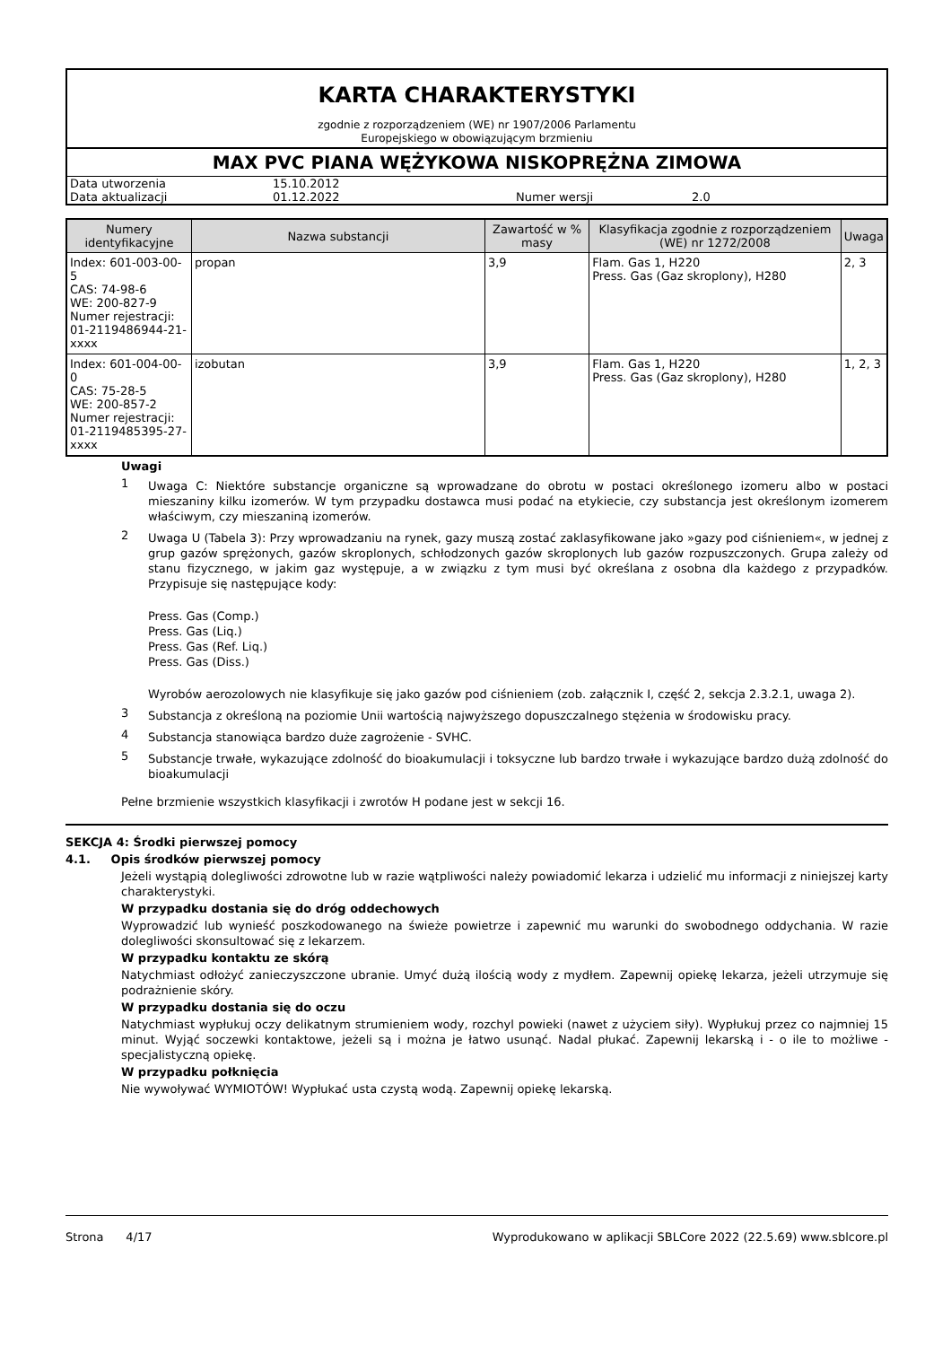KARTA CHARAKTERYSTYKI
zgodnie z rozporządzeniem (WE) nr 1907/2006 Parlamentu
Europejskiego w obowiązującym brzmieniu
MAX PVC PIANA WĘŻYKOWA NISKOPRĘŻNA ZIMOWA
| Data utworzenia | 15.10.2012 | | |
| Data aktualizacji | 01.12.2022 | Numer wersji | 2.0 |
| Numery identyfikacyjne | Nazwa substancji | Zawartość w % masy | Klasyfikacja zgodnie z rozporządzeniem (WE) nr 1272/2008 | Uwaga |
| --- | --- | --- | --- | --- |
| Index: 601-003-00-5 CAS: 74-98-6 WE: 200-827-9 Numer rejestracji: 01-2119486944-21- xxxx | propan | 3,9 | Flam. Gas 1, H220 Press. Gas (Gaz skroplony), H280 | 2, 3 |
| Index: 601-004-00-0 CAS: 75-28-5 WE: 200-857-2 Numer rejestracji: 01-2119485395-27- xxxx | izobutan | 3,9 | Flam. Gas 1, H220 Press. Gas (Gaz skroplony), H280 | 1, 2, 3 |
Uwagi
1
Uwaga C: Niektóre substancje organiczne są wprowadzane do obrotu w postaci określonego izomeru albo w postaci mieszaniny kilku izomerów. W tym przypadku dostawca musi podać na etykiecie, czy substancja jest określonym izomerem właściwym, czy mieszaniną izomerów.
2
Uwaga U (Tabela 3): Przy wprowadzaniu na rynek, gazy muszą zostać zaklasyfikowane jako »gazy pod ciśnieniem«, w jednej z grup gazów sprężonych, gazów skroplonych, schłodzonych gazów skroplonych lub gazów rozpuszczonych. Grupa zależy od stanu fizycznego, w jakim gaz występuje, a w związku z tym musi być określana z osobna dla każdego z przypadków. Przypisuje się następujące kody:
Press. Gas (Comp.)
Press. Gas (Liq.)
Press. Gas (Ref. Liq.)
Press. Gas (Diss.)
Wyrobów aerozolowych nie klasyfikuje się jako gazów pod ciśnieniem (zob. załącznik I, część 2, sekcja 2.3.2.1, uwaga 2).
3
Substancja z określoną na poziomie Unii wartością najwyższego dopuszczalnego stężenia w środowisku pracy.
4
Substancja stanowiąca bardzo duże zagrożenie - SVHC.
5
Substancje trwałe, wykazujące zdolność do bioakumulacji i toksyczne lub bardzo trwałe i wykazujące bardzo dużą zdolność do bioakumulacji
Pełne brzmienie wszystkich klasyfikacji i zwrotów H podane jest w sekcji 16.
SEKCJA 4: Środki pierwszej pomocy
4.1. Opis środków pierwszej pomocy
Jeżeli wystąpią dolegliwości zdrowotne lub w razie wątpliwości należy powiadomić lekarza i udzielić mu informacji z niniejszej karty charakterystyki.
W przypadku dostania się do dróg oddechowych
Wyprowadzić lub wynieść poszkodowanego na świeże powietrze i zapewnić mu warunki do swobodnego oddychania. W razie dolegliwości skonsultować się z lekarzem.
W przypadku kontaktu ze skórą
Natychmiast odłożyć zanieczyszczone ubranie. Umyć dużą ilością wody z mydłem. Zapewnij opiekę lekarza, jeżeli utrzymuje się podrażnienie skóry.
W przypadku dostania się do oczu
Natychmiast wypłukuj oczy delikatnym strumieniem wody, rozchyl powieki (nawet z użyciem siły). Wypłukuj przez co najmniej 15 minut. Wyjąć soczewki kontaktowe, jeżeli są i można je łatwo usunąć. Nadal płukać. Zapewnij lekarską i - o ile to możliwe - specjalistyczną opiekę.
W przypadku połknięcia
Nie wywoływać WYMIOTÓW! Wypłukać usta czystą wodą. Zapewnij opiekę lekarską.
Strona 4/17 Wyprodukowano w aplikacji SBLCore 2022 (22.5.69) www.sblcore.pl